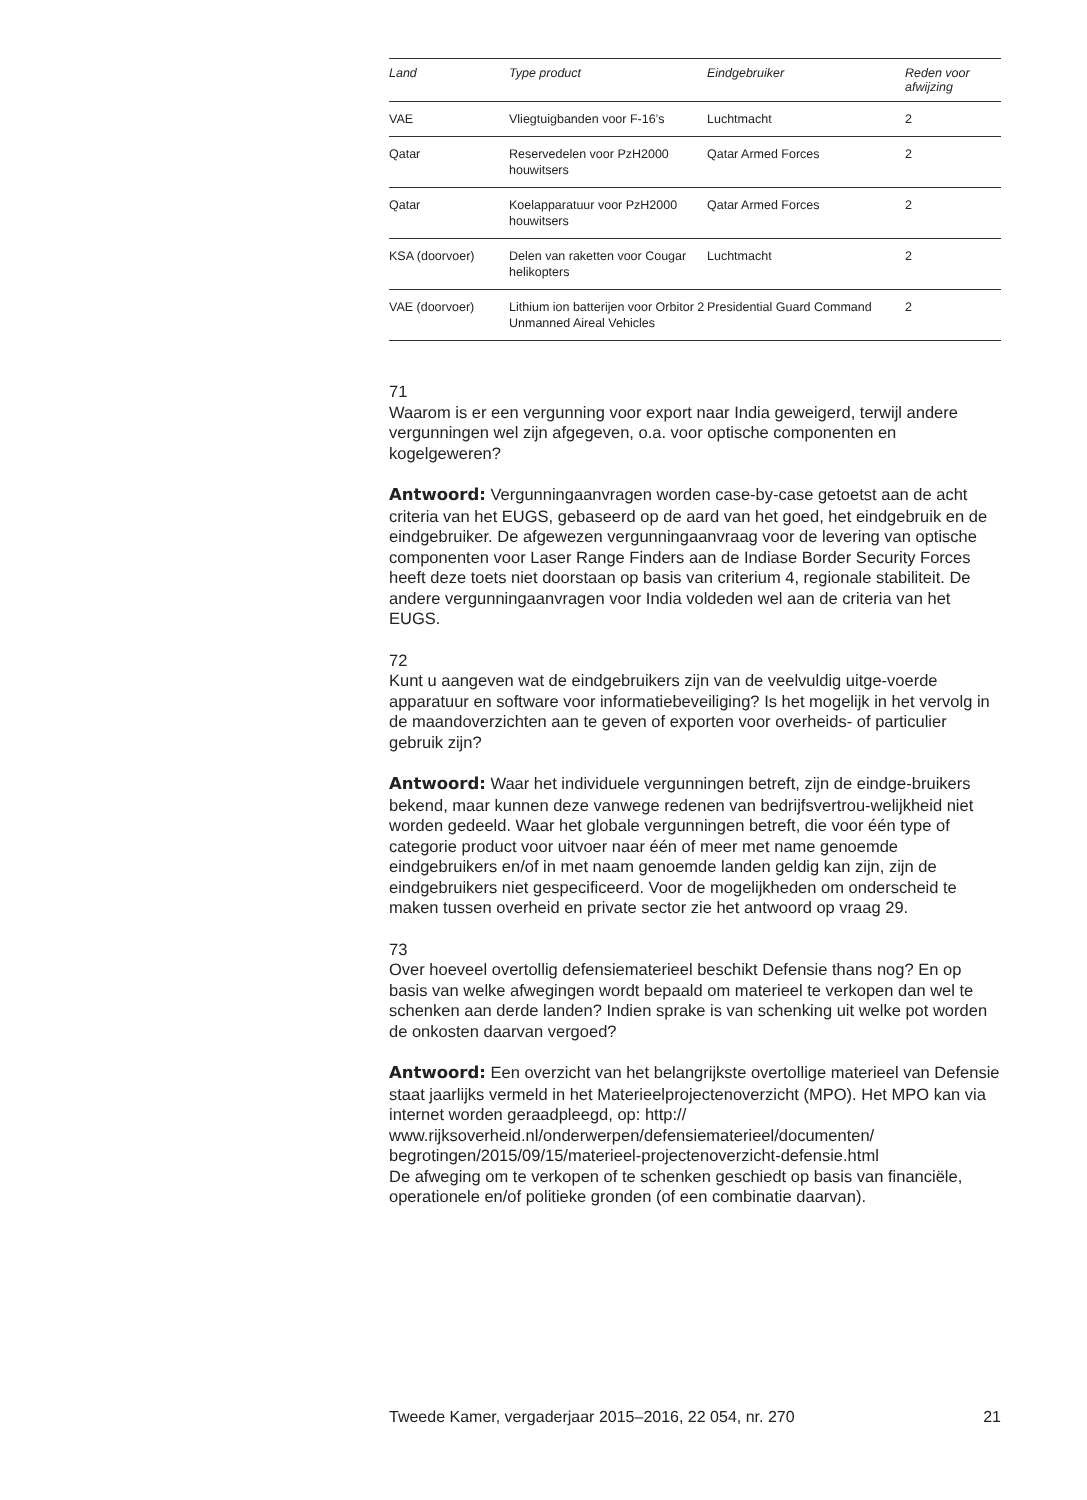| Land | Type product | Eindgebruiker | Reden voor afwijzing |
| --- | --- | --- | --- |
| VAE | Vliegtuigbanden voor F-16’s | Luchtmacht | 2 |
| Qatar | Reservedelen voor PzH2000 houwitsers | Qatar Armed Forces | 2 |
| Qatar | Koelapparatuur voor PzH2000 houwitsers | Qatar Armed Forces | 2 |
| KSA (doorvoer) | Delen van raketten voor Cougar helikopters | Luchtmacht | 2 |
| VAE (doorvoer) | Lithium ion batterijen voor Orbitor 2 Unmanned Aireal Vehicles | Presidential Guard Command | 2 |
71
Waarom is er een vergunning voor export naar India geweigerd, terwijl andere vergunningen wel zijn afgegeven, o.a. voor optische componenten en kogelgeweren?
Antwoord: Vergunningaanvragen worden case-by-case getoetst aan de acht criteria van het EUGS, gebaseerd op de aard van het goed, het eindgebruik en de eindgebruiker. De afgewezen vergunningaanvraag voor de levering van optische componenten voor Laser Range Finders aan de Indiase Border Security Forces heeft deze toets niet doorstaan op basis van criterium 4, regionale stabiliteit. De andere vergunningaanvragen voor India voldeden wel aan de criteria van het EUGS.
72
Kunt u aangeven wat de eindgebruikers zijn van de veelvuldig uitge-voerde apparatuur en software voor informatiebeveiliging? Is het mogelijk in het vervolg in de maandoverzichten aan te geven of exporten voor overheids- of particulier gebruik zijn?
Antwoord: Waar het individuele vergunningen betreft, zijn de eindge-bruikers bekend, maar kunnen deze vanwege redenen van bedrijfsvertrou-welijkheid niet worden gedeeld. Waar het globale vergunningen betreft, die voor één type of categorie product voor uitvoer naar één of meer met name genoemde eindgebruikers en/of in met naam genoemde landen geldig kan zijn, zijn de eindgebruikers niet gespecificeerd. Voor de mogelijkheden om onderscheid te maken tussen overheid en private sector zie het antwoord op vraag 29.
73
Over hoeveel overtollig defensiematerieel beschikt Defensie thans nog? En op basis van welke afwegingen wordt bepaald om materieel te verkopen dan wel te schenken aan derde landen? Indien sprake is van schenking uit welke pot worden de onkosten daarvan vergoed?
Antwoord: Een overzicht van het belangrijkste overtollige materieel van Defensie staat jaarlijks vermeld in het Materieelprojectenoverzicht (MPO). Het MPO kan via internet worden geraadpleegd, op: http://
www.rijksoverheid.nl/onderwerpen/defensiematerieel/documenten/
begrotingen/2015/09/15/materieel-projectenoverzicht-defensie.html
De afweging om te verkopen of te schenken geschiedt op basis van financiële, operationele en/of politieke gronden (of een combinatie daarvan).
Tweede Kamer, vergaderjaar 2015–2016, 22 054, nr. 270 21